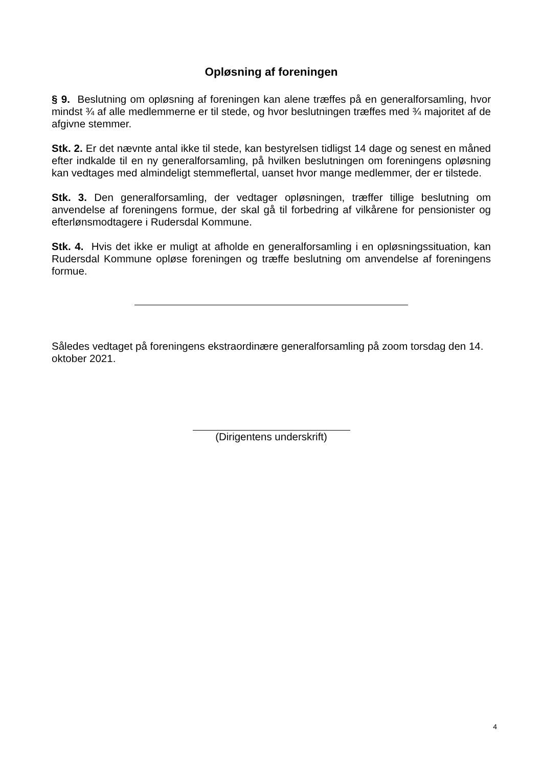Opløsning af foreningen
§ 9. Beslutning om opløsning af foreningen kan alene træffes på en generalforsamling, hvor mindst ¾ af alle medlemmerne er til stede, og hvor beslutningen træffes med ¾ majoritet af de afgivne stemmer.
Stk. 2. Er det nævnte antal ikke til stede, kan bestyrelsen tidligst 14 dage og senest en måned efter indkalde til en ny generalforsamling, på hvilken beslutningen om foreningens opløsning kan vedtages med almindeligt stemmeflertal, uanset hvor mange medlemmer, der er tilstede.
Stk. 3. Den generalforsamling, der vedtager opløsningen, træffer tillige beslutning om anvendelse af foreningens formue, der skal gå til forbedring af vilkårene for pensionister og efterlønsmodtagere i Rudersdal Kommune.
Stk. 4. Hvis det ikke er muligt at afholde en generalforsamling i en opløsningssituation, kan Rudersdal Kommune opløse foreningen og træffe beslutning om anvendelse af foreningens formue.
Således vedtaget på foreningens ekstraordinære generalforsamling på zoom torsdag den 14. oktober 2021.
(Dirigentens underskrift)
4